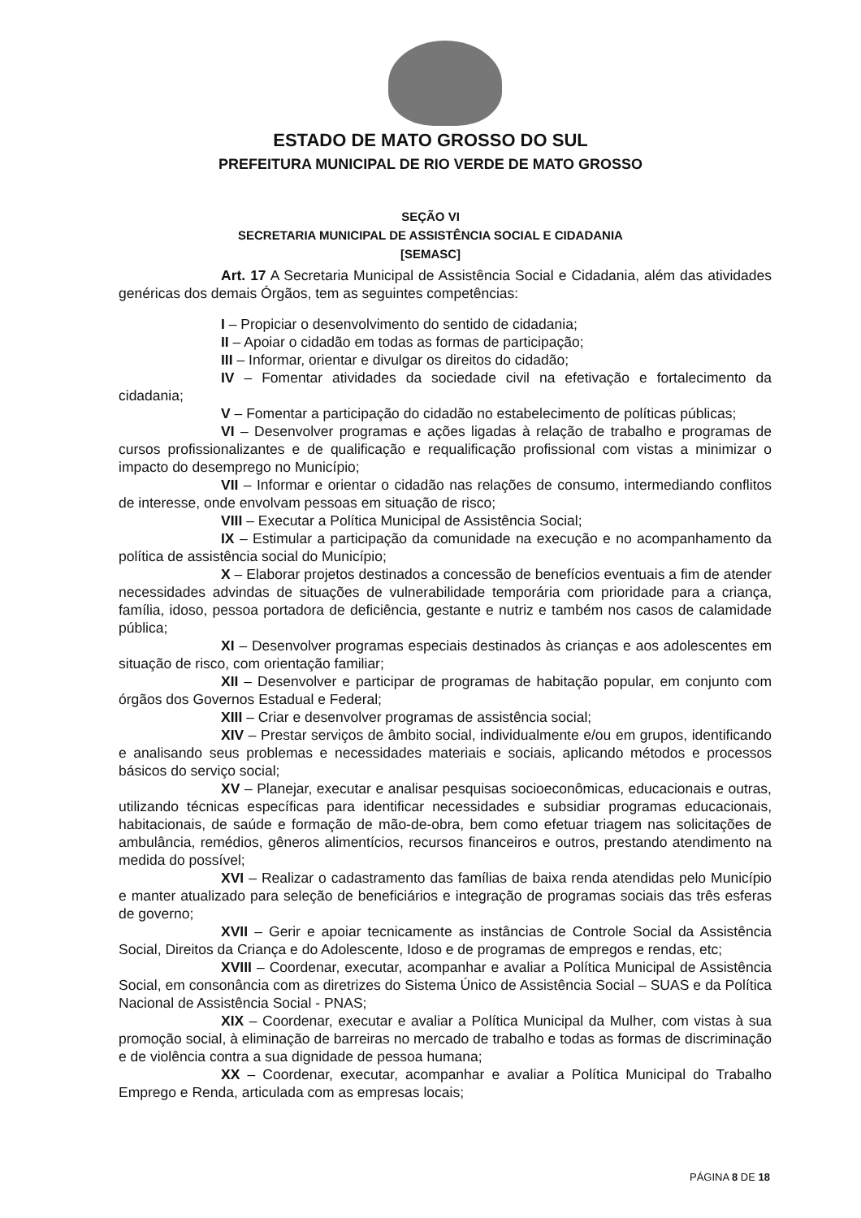ESTADO DE MATO GROSSO DO SUL
PREFEITURA MUNICIPAL DE RIO VERDE DE MATO GROSSO
SEÇÃO VI
SECRETARIA MUNICIPAL DE ASSISTÊNCIA SOCIAL E CIDADANIA
[SEMASC]
Art. 17 A Secretaria Municipal de Assistência Social e Cidadania, além das atividades genéricas dos demais Órgãos, tem as seguintes competências:
I – Propiciar o desenvolvimento do sentido de cidadania;
II – Apoiar o cidadão em todas as formas de participação;
III – Informar, orientar e divulgar os direitos do cidadão;
IV – Fomentar atividades da sociedade civil na efetivação e fortalecimento da cidadania;
V – Fomentar a participação do cidadão no estabelecimento de políticas públicas;
VI – Desenvolver programas e ações ligadas à relação de trabalho e programas de cursos profissionalizantes e de qualificação e requalificação profissional com vistas a minimizar o impacto do desemprego no Município;
VII – Informar e orientar o cidadão nas relações de consumo, intermediando conflitos de interesse, onde envolvam pessoas em situação de risco;
VIII – Executar a Política Municipal de Assistência Social;
IX – Estimular a participação da comunidade na execução e no acompanhamento da política de assistência social do Município;
X – Elaborar projetos destinados a concessão de benefícios eventuais a fim de atender necessidades advindas de situações de vulnerabilidade temporária com prioridade para a criança, família, idoso, pessoa portadora de deficiência, gestante e nutriz e também nos casos de calamidade pública;
XI – Desenvolver programas especiais destinados às crianças e aos adolescentes em situação de risco, com orientação familiar;
XII – Desenvolver e participar de programas de habitação popular, em conjunto com órgãos dos Governos Estadual e Federal;
XIII – Criar e desenvolver programas de assistência social;
XIV – Prestar serviços de âmbito social, individualmente e/ou em grupos, identificando e analisando seus problemas e necessidades materiais e sociais, aplicando métodos e processos básicos do serviço social;
XV – Planejar, executar e analisar pesquisas socioeconômicas, educacionais e outras, utilizando técnicas específicas para identificar necessidades e subsidiar programas educacionais, habitacionais, de saúde e formação de mão-de-obra, bem como efetuar triagem nas solicitações de ambulância, remédios, gêneros alimentícios, recursos financeiros e outros, prestando atendimento na medida do possível;
XVI – Realizar o cadastramento das famílias de baixa renda atendidas pelo Município e manter atualizado para seleção de beneficiários e integração de programas sociais das três esferas de governo;
XVII – Gerir e apoiar tecnicamente as instâncias de Controle Social da Assistência Social, Direitos da Criança e do Adolescente, Idoso e de programas de empregos e rendas, etc;
XVIII – Coordenar, executar, acompanhar e avaliar a Política Municipal de Assistência Social, em consonância com as diretrizes do Sistema Único de Assistência Social – SUAS e da Política Nacional de Assistência Social - PNAS;
XIX – Coordenar, executar e avaliar a Política Municipal da Mulher, com vistas à sua promoção social, à eliminação de barreiras no mercado de trabalho e todas as formas de discriminação e de violência contra a sua dignidade de pessoa humana;
XX – Coordenar, executar, acompanhar e avaliar a Política Municipal do Trabalho Emprego e Renda, articulada com as empresas locais;
PÁGINA 8 DE 18